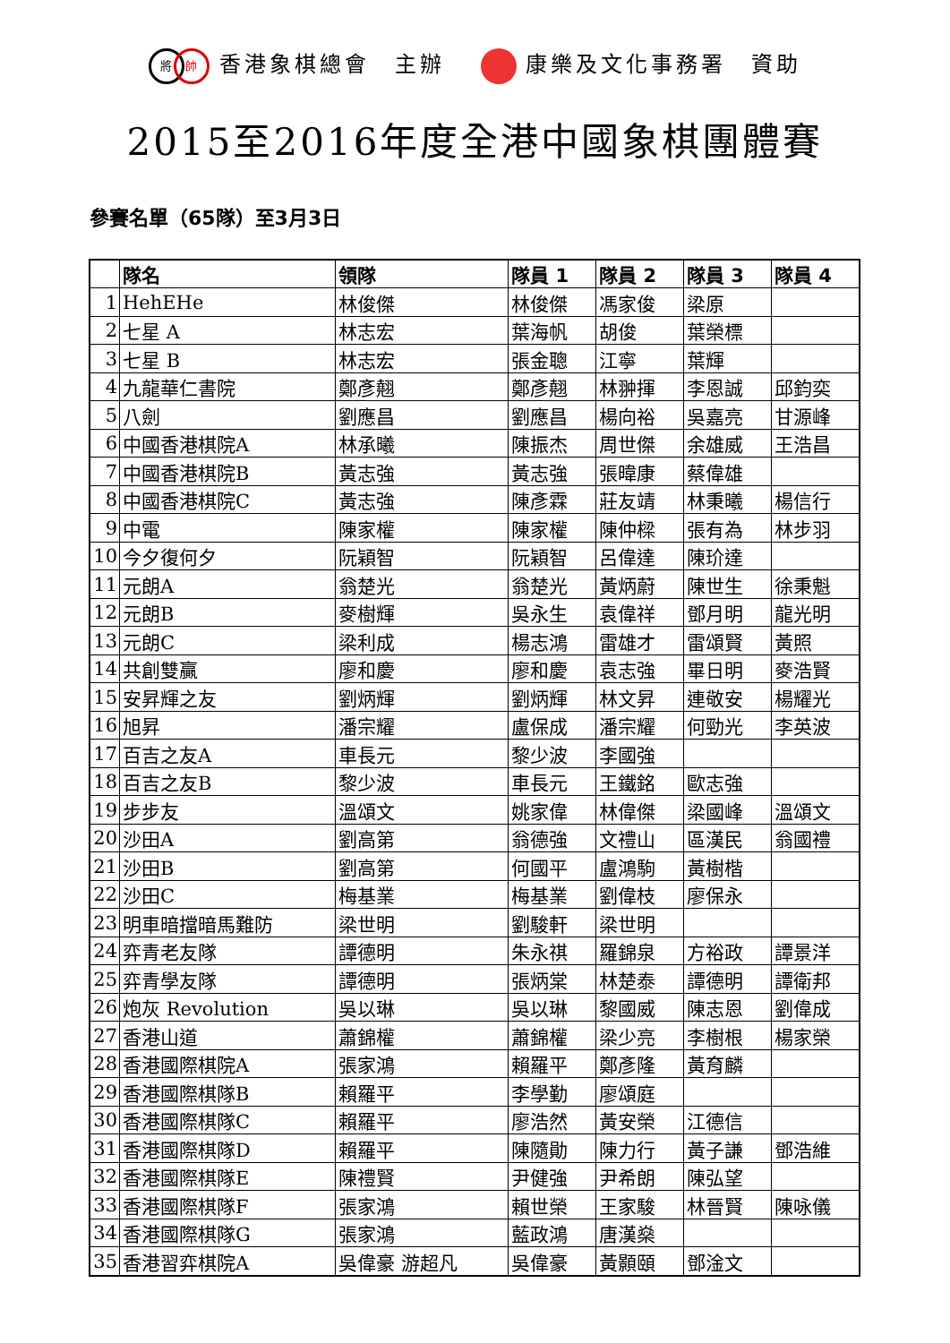將帥 香港象棋總會　主辦 康樂及文化事務署　資助
2015至2016年度全港中國象棋團體賽
參賽名單（65隊）至3月3日
| | 隊名 | 領隊 | 隊員 1 | 隊員 2 | 隊員 3 | 隊員 4 |
| --- | --- | --- | --- | --- | --- | --- |
| 1 | HehEHe | 林俊傑 | 林俊傑 | 馮家俊 | 梁原 | |
| 2 | 七星 A | 林志宏 | 葉海帆 | 胡俊 | 葉榮標 | |
| 3 | 七星 B | 林志宏 | 張金聰 | 江寧 | 葉輝 | |
| 4 | 九龍華仁書院 | 鄭彥翹 | 鄭彥翹 | 林翀揮 | 李恩誠 | 邱鈞奕 |
| 5 | 八劍 | 劉應昌 | 劉應昌 | 楊向裕 | 吳嘉亮 | 甘源峰 |
| 6 | 中國香港棋院A | 林承曦 | 陳振杰 | 周世傑 | 余雄威 | 王浩昌 |
| 7 | 中國香港棋院B | 黃志強 | 黃志強 | 張暐康 | 蔡偉雄 | |
| 8 | 中國香港棋院C | 黃志強 | 陳彥霖 | 莊友靖 | 林秉曦 | 楊信行 |
| 9 | 中電 | 陳家權 | 陳家權 | 陳仲樑 | 張有為 | 林步羽 |
| 10 | 今夕復何夕 | 阮穎智 | 阮穎智 | 呂偉達 | 陳玠達 | |
| 11 | 元朗A | 翁楚光 | 翁楚光 | 黃炳蔚 | 陳世生 | 徐秉魁 |
| 12 | 元朗B | 麥樹輝 | 吳永生 | 袁偉祥 | 鄧月明 | 龍光明 |
| 13 | 元朗C | 梁利成 | 楊志鴻 | 雷雄才 | 雷頌賢 | 黃照 |
| 14 | 共創雙贏 | 廖和慶 | 廖和慶 | 袁志強 | 畢日明 | 麥浩賢 |
| 15 | 安昇輝之友 | 劉炳輝 | 劉炳輝 | 林文昇 | 連敬安 | 楊耀光 |
| 16 | 旭昇 | 潘宗耀 | 盧保成 | 潘宗耀 | 何勁光 | 李英波 |
| 17 | 百吉之友A | 車長元 | 黎少波 | 李國強 | | |
| 18 | 百吉之友B | 黎少波 | 車長元 | 王鐵銘 | 歐志強 | |
| 19 | 步步友 | 溫頌文 | 姚家偉 | 林偉傑 | 梁國峰 | 溫頌文 |
| 20 | 沙田A | 劉高第 | 翁德強 | 文禮山 | 區漢民 | 翁國禮 |
| 21 | 沙田B | 劉高第 | 何國平 | 盧鴻駒 | 黃樹楷 | |
| 22 | 沙田C | 梅基業 | 梅基業 | 劉偉枝 | 廖保永 | |
| 23 | 明車暗擋暗馬難防 | 梁世明 | 劉駿軒 | 梁世明 | | |
| 24 | 弈青老友隊 | 譚德明 | 朱永祺 | 羅錦泉 | 方裕政 | 譚景洋 |
| 25 | 弈青學友隊 | 譚德明 | 張炳棠 | 林楚泰 | 譚德明 | 譚衛邦 |
| 26 | 炮灰 Revolution | 吳以琳 | 吳以琳 | 黎國威 | 陳志恩 | 劉偉成 |
| 27 | 香港山道 | 蕭錦權 | 蕭錦權 | 梁少亮 | 李樹根 | 楊家榮 |
| 28 | 香港國際棋院A | 張家鴻 | 賴羅平 | 鄭彥隆 | 黃育麟 | |
| 29 | 香港國際棋隊B | 賴羅平 | 李學勤 | 廖頌庭 | | |
| 30 | 香港國際棋隊C | 賴羅平 | 廖浩然 | 黃安榮 | 江德信 | |
| 31 | 香港國際棋隊D | 賴羅平 | 陳隨勛 | 陳力行 | 黃子謙 | 鄧浩維 |
| 32 | 香港國際棋隊E | 陳禮賢 | 尹健強 | 尹希朗 | 陳弘望 | |
| 33 | 香港國際棋隊F | 張家鴻 | 賴世榮 | 王家駿 | 林晉賢 | 陳咏儀 |
| 34 | 香港國際棋隊G | 張家鴻 | 藍政鴻 | 唐漢燊 | | |
| 35 | 香港習弈棋院A | 吳偉豪 游超凡 | 吳偉豪 | 黃顥頤 | 鄧淦文 | |